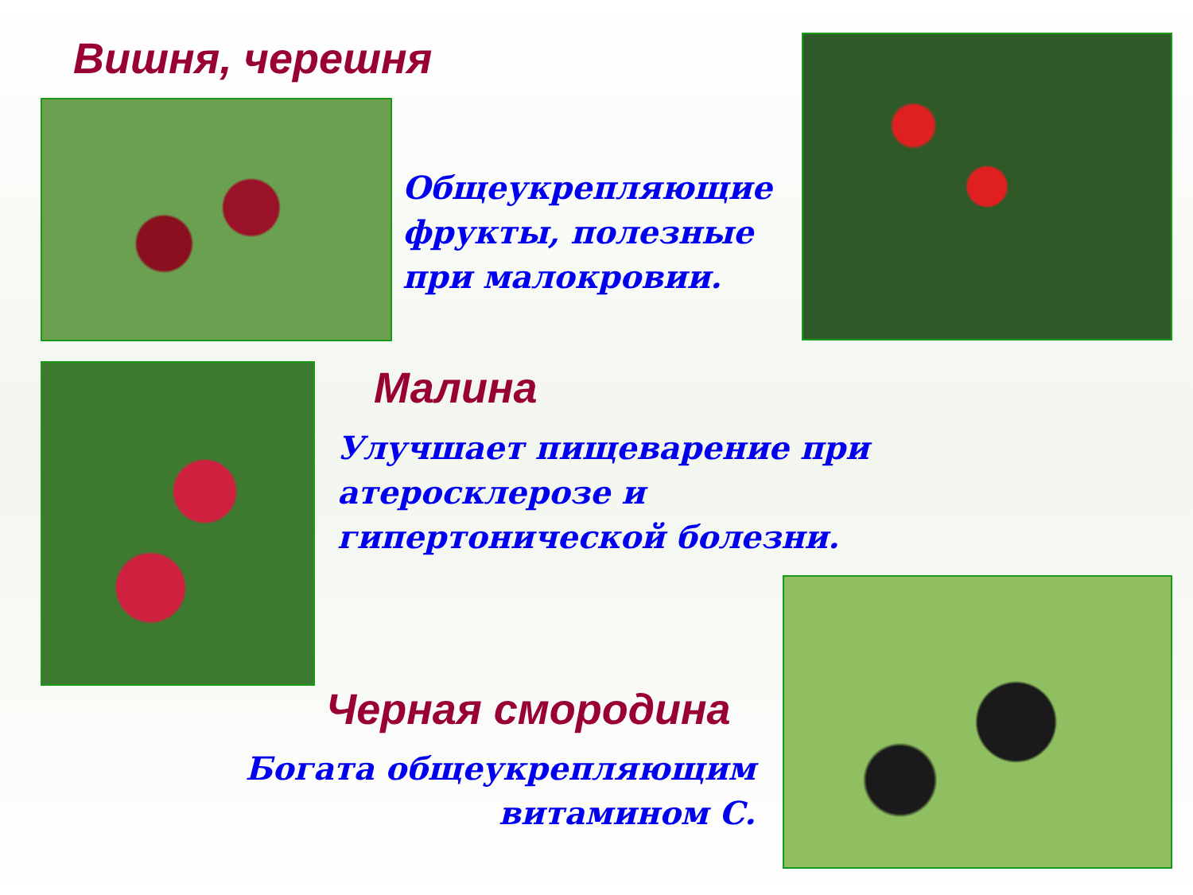Вишня, черешня
Общеукрепляющие фрукты, полезные при малокровии.
Малина
Улучшает пищеварение при атеросклерозе и гипертонической болезни.
Черная смородина
Богата общеукрепляющим витамином С.